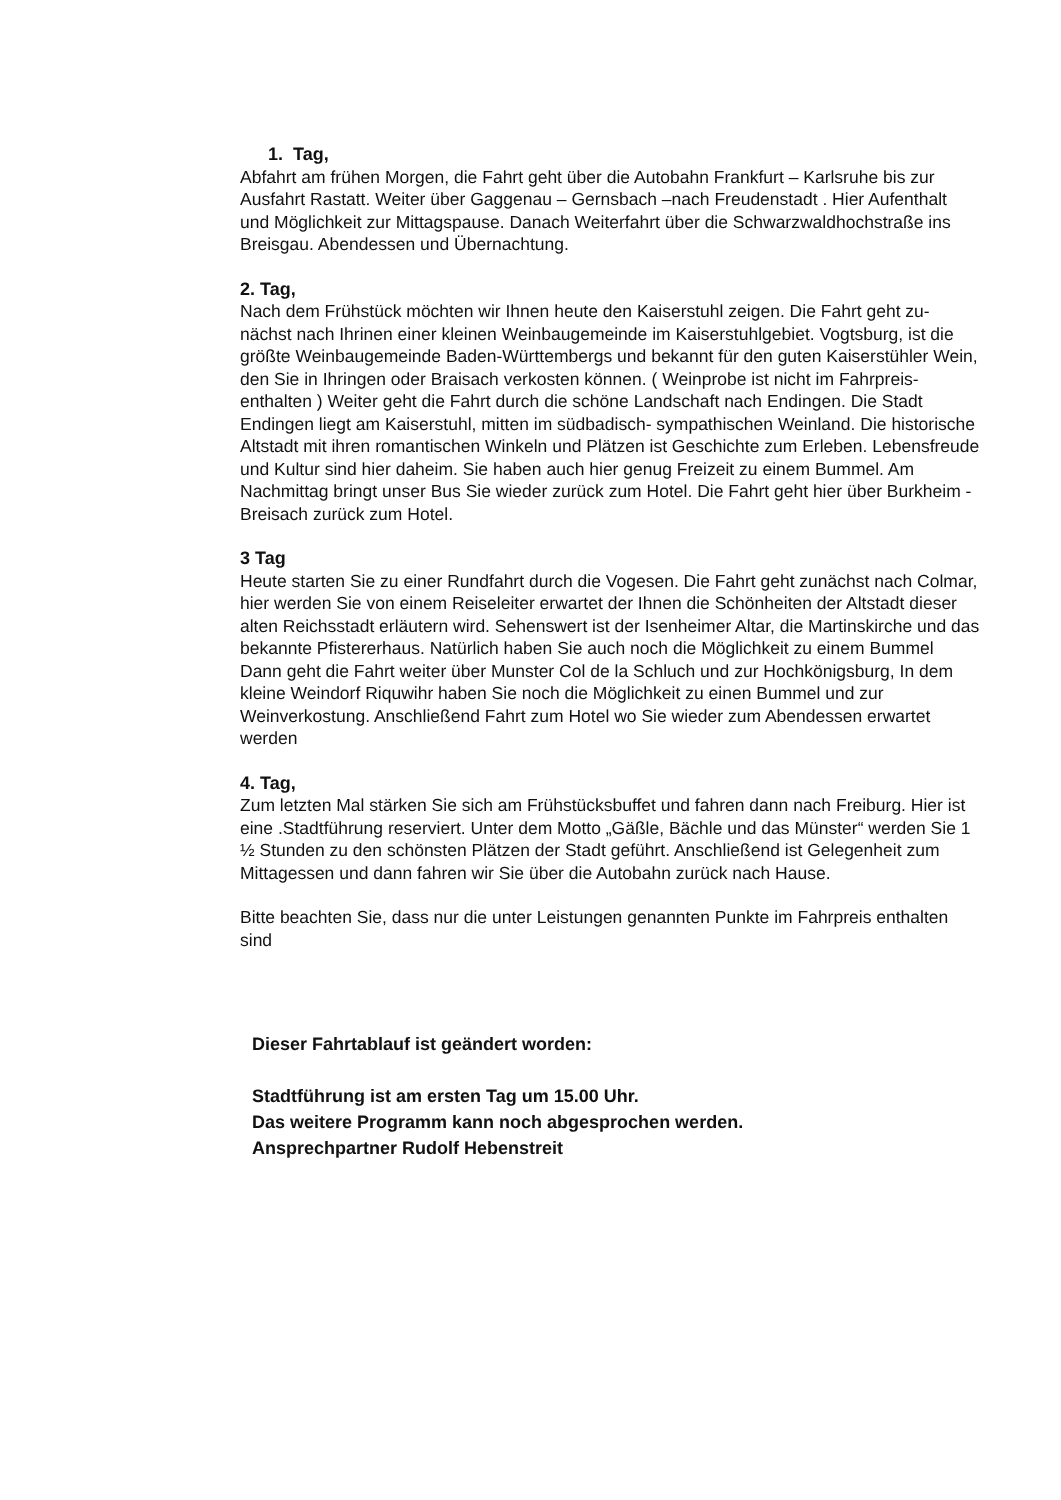1. Tag,
Abfahrt am frühen Morgen, die Fahrt geht über die Autobahn Frankfurt – Karlsruhe bis zur Ausfahrt Rastatt. Weiter über Gaggenau – Gernsbach –nach Freudenstadt . Hier Aufenthalt und Möglichkeit zur Mittagspause. Danach Weiterfahrt über die Schwarzwaldhochstraße ins Breisgau. Abendessen und Übernachtung.
2. Tag,
Nach dem Frühstück möchten wir Ihnen heute den Kaiserstuhl zeigen. Die Fahrt geht zu-nächst nach Ihrinen einer kleinen Weinbaugemeinde im Kaiserstuhlgebiet. Vogtsburg, ist die größte Weinbaugemeinde Baden-Württembergs und bekannt für den guten Kaiserstühler Wein, den Sie in Ihringen oder Braisach verkosten können. ( Weinprobe ist nicht im Fahrpreis- enthalten ) Weiter geht die Fahrt durch die schöne Landschaft nach Endingen. Die Stadt Endingen liegt am Kaiserstuhl, mitten im südbadisch- sympathischen Weinland. Die historische Altstadt mit ihren romantischen Winkeln und Plätzen ist Geschichte zum Erleben. Lebensfreude und Kultur sind hier daheim. Sie haben auch hier genug Freizeit zu einem Bummel. Am Nachmittag bringt unser Bus Sie wieder zurück zum Hotel. Die Fahrt geht hier über Burkheim - Breisach zurück zum Hotel.
3 Tag
Heute starten Sie zu einer Rundfahrt durch die Vogesen. Die Fahrt geht zunächst nach Colmar, hier werden Sie von einem Reiseleiter erwartet der Ihnen die Schönheiten der Altstadt dieser alten Reichsstadt erläutern wird. Sehenswert ist der Isenheimer Altar, die Martinskirche und das bekannte Pfistererhaus. Natürlich haben Sie auch noch die Möglichkeit zu einem Bummel Dann geht die Fahrt weiter über Munster Col de la Schluch und zur Hochkönigsburg, In dem kleine Weindorf Riquwihr haben Sie noch die Möglichkeit zu einen Bummel und zur Weinverkostung. Anschließend Fahrt zum Hotel wo Sie wieder zum Abendessen erwartet werden
4. Tag,
Zum letzten Mal stärken Sie sich am Frühstücksbuffet und fahren dann nach Freiburg. Hier ist eine .Stadtführung reserviert. Unter dem Motto „Gäßle, Bächle und das Münster“ werden Sie 1 ½ Stunden zu den schönsten Plätzen der Stadt geführt. Anschließend ist Gelegenheit zum Mittagessen und dann fahren wir Sie über die Autobahn zurück nach Hause.
Bitte beachten Sie, dass nur die unter Leistungen genannten Punkte im Fahrpreis enthalten sind
Dieser Fahrtablauf ist geändert worden:
Stadtführung ist am ersten Tag um 15.00 Uhr.
Das weitere Programm kann noch abgesprochen werden.
Ansprechpartner Rudolf Hebenstreit